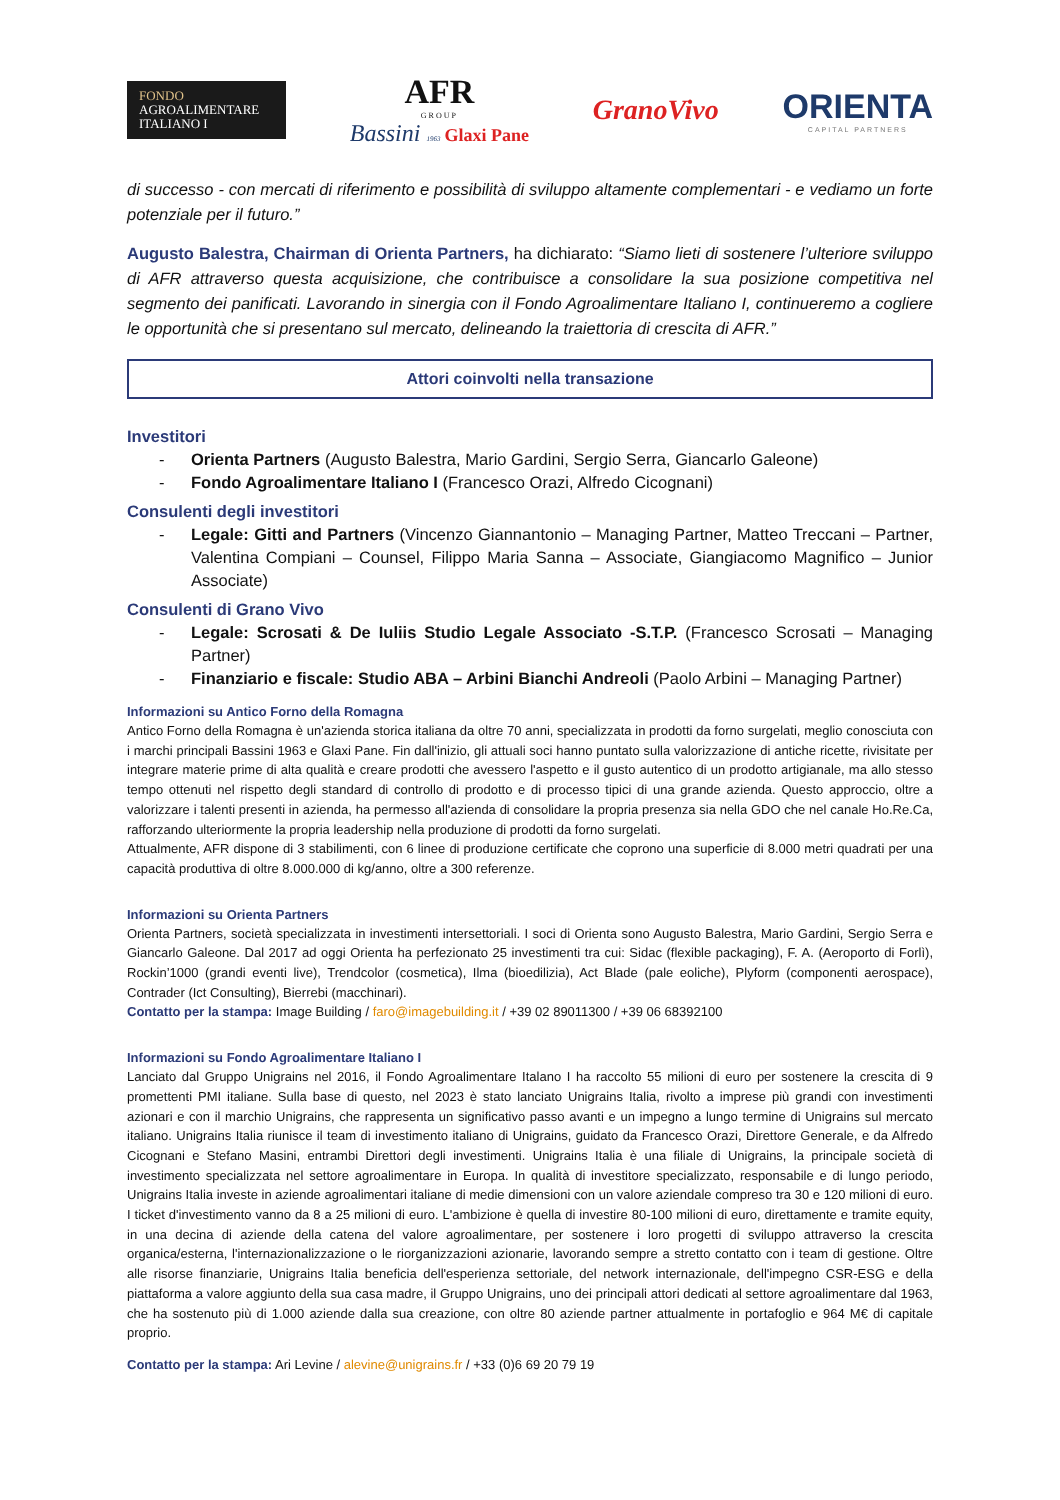FONDO
AGROALIMENTARE
ITALIANO I
AFR
GROUP
Bassini 1963
Glaxi Pane
GranoVivo
ORIENTA
CAPITAL PARTNERS
di successo - con mercati di riferimento e possibilità di sviluppo altamente complementari - e vediamo un forte potenziale per il futuro.”
Augusto Balestra, Chairman di Orienta Partners, ha dichiarato: “Siamo lieti di sostenere l’ulteriore sviluppo di AFR attraverso questa acquisizione, che contribuisce a consolidare la sua posizione competitiva nel segmento dei panificati. Lavorando in sinergia con il Fondo Agroalimentare Italiano I, continueremo a cogliere le opportunità che si presentano sul mercato, delineando la traiettoria di crescita di AFR.”
Attori coinvolti nella transazione
Investitori
- Orienta Partners (Augusto Balestra, Mario Gardini, Sergio Serra, Giancarlo Galeone)
- Fondo Agroalimentare Italiano I (Francesco Orazi, Alfredo Cicognani)
Consulenti degli investitori
- Legale: Gitti and Partners (Vincenzo Giannantonio – Managing Partner, Matteo Treccani – Partner, Valentina Compiani – Counsel, Filippo Maria Sanna – Associate, Giangiacomo Magnifico – Junior Associate)
Consulenti di Grano Vivo
- Legale: Scrosati & De Iuliis Studio Legale Associato -S.T.P. (Francesco Scrosati – Managing Partner)
- Finanziario e fiscale: Studio ABA – Arbini Bianchi Andreoli (Paolo Arbini – Managing Partner)
Informazioni su Antico Forno della Romagna
Antico Forno della Romagna è un'azienda storica italiana da oltre 70 anni, specializzata in prodotti da forno surgelati, meglio conosciuta con i marchi principali Bassini 1963 e Glaxi Pane. Fin dall'inizio, gli attuali soci hanno puntato sulla valorizzazione di antiche ricette, rivisitate per integrare materie prime di alta qualità e creare prodotti che avessero l'aspetto e il gusto autentico di un prodotto artigianale, ma allo stesso tempo ottenuti nel rispetto degli standard di controllo di prodotto e di processo tipici di una grande azienda. Questo approccio, oltre a valorizzare i talenti presenti in azienda, ha permesso all'azienda di consolidare la propria presenza sia nella GDO che nel canale Ho.Re.Ca, rafforzando ulteriormente la propria leadership nella produzione di prodotti da forno surgelati.
Attualmente, AFR dispone di 3 stabilimenti, con 6 linee di produzione certificate che coprono una superficie di 8.000 metri quadrati per una capacità produttiva di oltre 8.000.000 di kg/anno, oltre a 300 referenze.
Informazioni su Orienta Partners
Orienta Partners, società specializzata in investimenti intersettoriali. I soci di Orienta sono Augusto Balestra, Mario Gardini, Sergio Serra e Giancarlo Galeone. Dal 2017 ad oggi Orienta ha perfezionato 25 investimenti tra cui: Sidac (flexible packaging), F. A. (Aeroporto di Forlì), Rockin’1000 (grandi eventi live), Trendcolor (cosmetica), Ilma (bioedilizia), Act Blade (pale eoliche), Plyform (componenti aerospace), Contrader (Ict Consulting), Bierrebi (macchinari).
Contatto per la stampa: Image Building / faro@imagebuilding.it / +39 02 89011300 / +39 06 68392100
Informazioni su Fondo Agroalimentare Italiano I
Lanciato dal Gruppo Unigrains nel 2016, il Fondo Agroalimentare Italano I ha raccolto 55 milioni di euro per sostenere la crescita di 9 promettenti PMI italiane. Sulla base di questo, nel 2023 è stato lanciato Unigrains Italia, rivolto a imprese più grandi con investimenti azionari e con il marchio Unigrains, che rappresenta un significativo passo avanti e un impegno a lungo termine di Unigrains sul mercato italiano. Unigrains Italia riunisce il team di investimento italiano di Unigrains, guidato da Francesco Orazi, Direttore Generale, e da Alfredo Cicognani e Stefano Masini, entrambi Direttori degli investimenti. Unigrains Italia è una filiale di Unigrains, la principale società di investimento specializzata nel settore agroalimentare in Europa. In qualità di investitore specializzato, responsabile e di lungo periodo, Unigrains Italia investe in aziende agroalimentari italiane di medie dimensioni con un valore aziendale compreso tra 30 e 120 milioni di euro. I ticket d'investimento vanno da 8 a 25 milioni di euro. L'ambizione è quella di investire 80-100 milioni di euro, direttamente e tramite equity, in una decina di aziende della catena del valore agroalimentare, per sostenere i loro progetti di sviluppo attraverso la crescita organica/esterna, l'internazionalizzazione o le riorganizzazioni azionarie, lavorando sempre a stretto contatto con i team di gestione. Oltre alle risorse finanziarie, Unigrains Italia beneficia dell'esperienza settoriale, del network internazionale, dell'impegno CSR-ESG e della piattaforma a valore aggiunto della sua casa madre, il Gruppo Unigrains, uno dei principali attori dedicati al settore agroalimentare dal 1963, che ha sostenuto più di 1.000 aziende dalla sua creazione, con oltre 80 aziende partner attualmente in portafoglio e 964 M€ di capitale proprio.
Contatto per la stampa: Ari Levine / alevine@unigrains.fr / +33 (0)6 69 20 79 19